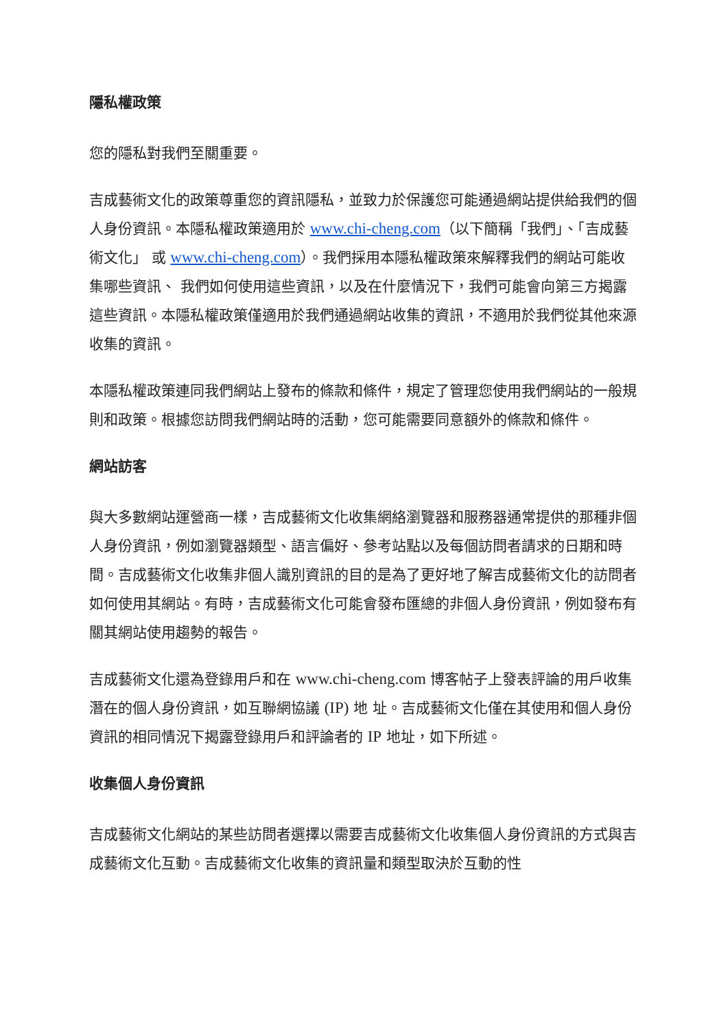隱私權政策
您的隱私對我們至關重要。
吉成藝術文化的政策尊重您的資訊隱私，並致力於保護您可能通過網站提供給我們的個人身份資訊。本隱私權政策適用於 www.chi-cheng.com（以下簡稱「我們」、「吉成藝術文化」 或 www.chi-cheng.com）。我們採用本隱私權政策來解釋我們的網站可能收集哪些資訊、 我們如何使用這些資訊，以及在什麼情況下，我們可能會向第三方揭露這些資訊。本隱私權政策僅適用於我們通過網站收集的資訊，不適用於我們從其他來源收集的資訊。
本隱私權政策連同我們網站上發布的條款和條件，規定了管理您使用我們網站的一般規則和政策。根據您訪問我們網站時的活動，您可能需要同意額外的條款和條件。
網站訪客
與大多數網站運營商一樣，吉成藝術文化收集網絡瀏覽器和服務器通常提供的那種非個人身份資訊，例如瀏覽器類型、語言偏好、參考站點以及每個訪問者請求的日期和時間。吉成藝術文化收集非個人識別資訊的目的是為了更好地了解吉成藝術文化的訪問者如何使用其網站。有時，吉成藝術文化可能會發布匯總的非個人身份資訊，例如發布有關其網站使用趨勢的報告。
吉成藝術文化還為登錄用戶和在 www.chi-cheng.com 博客帖子上發表評論的用戶收集潛在的個人身份資訊，如互聯網協議 (IP) 地 址。吉成藝術文化僅在其使用和個人身份資訊的相同情況下揭露登錄用戶和評論者的 IP 地址，如下所述。
收集個人身份資訊
吉成藝術文化網站的某些訪問者選擇以需要吉成藝術文化收集個人身份資訊的方式與吉成藝術文化互動。吉成藝術文化收集的資訊量和類型取決於互動的性